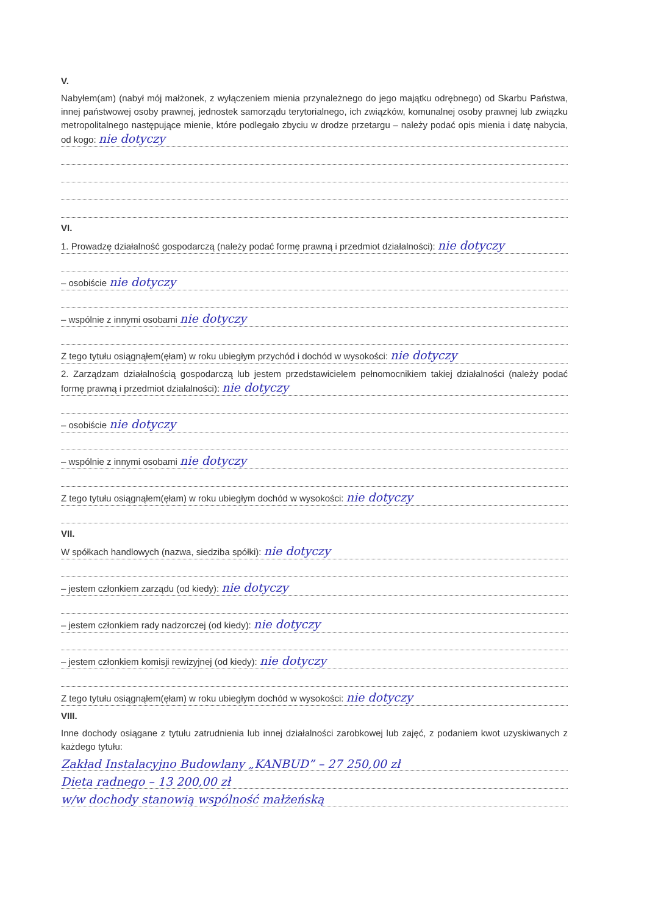V.
Nabyłem(am) (nabył mój małżonek, z wyłączeniem mienia przynależnego do jego majątku odrębnego) od Skarbu Państwa, innej państwowej osoby prawnej, jednostek samorządu terytorialnego, ich związków, komunalnej osoby prawnej lub związku metropolitalnego następujące mienie, które podlegało zbyciu w drodze przetargu – należy podać opis mienia i datę nabycia, od kogo: nie dotyczy
VI.
1. Prowadzę działalność gospodarczą (należy podać formę prawną i przedmiot działalności): nie dotyczy
– osobiście nie dotyczy
– wspólnie z innymi osobami nie dotyczy
Z tego tytułu osiągnąłem(ęłam) w roku ubiegłym przychód i dochód w wysokości: nie dotyczy
2. Zarządzam działalnością gospodarczą lub jestem przedstawicielem pełnomocnikiem takiej działalności (należy podać formę prawną i przedmiot działalności): nie dotyczy
– osobiście nie dotyczy
– wspólnie z innymi osobami nie dotyczy
Z tego tytułu osiągnąłem(ęłam) w roku ubiegłym dochód w wysokości: nie dotyczy
VII.
W spółkach handlowych (nazwa, siedziba spółki): nie dotyczy
– jestem członkiem zarządu (od kiedy): nie dotyczy
– jestem członkiem rady nadzorczej (od kiedy): nie dotyczy
– jestem członkiem komisji rewizyjnej (od kiedy): nie dotyczy
Z tego tytułu osiągnąłem(ęłam) w roku ubiegłym dochód w wysokości: nie dotyczy
VIII.
Inne dochody osiągane z tytułu zatrudnienia lub innej działalności zarobkowej lub zajęć, z podaniem kwot uzyskiwanych z każdego tytułu:
Zakład Instalacyjno Budowlany „KANBUD” – 27 250,00 zł
Dieta radnego – 13 200,00 zł
w/w dochody stanowią wspólność małżeńską